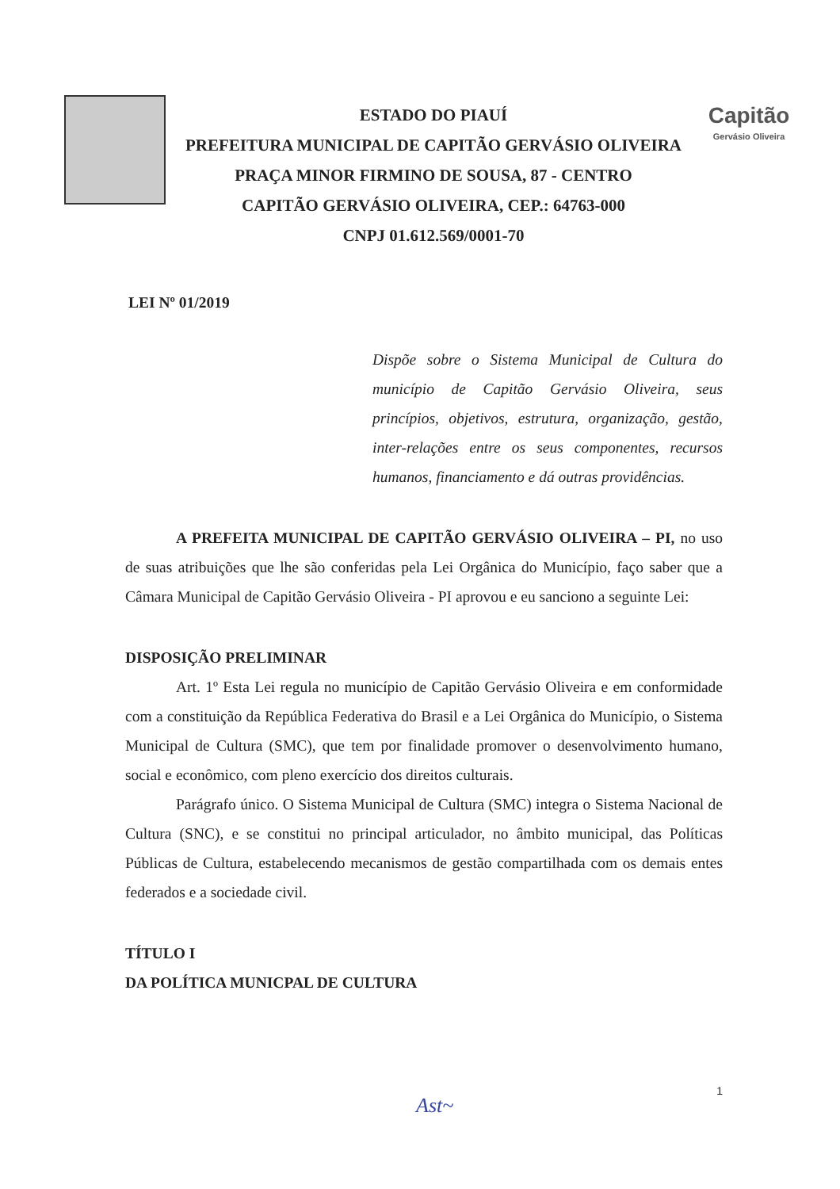ESTADO DO PIAUÍ
PREFEITURA MUNICIPAL DE CAPITÃO GERVÁSIO OLIVEIRA
PRAÇA MINOR FIRMINO DE SOUSA, 87 - CENTRO
CAPITÃO GERVÁSIO OLIVEIRA, CEP.: 64763-000
CNPJ 01.612.569/0001-70
Capitão
Gervásio Oliveira
LEI Nº 01/2019
Dispõe sobre o Sistema Municipal de Cultura do município de Capitão Gervásio Oliveira, seus princípios, objetivos, estrutura, organização, gestão, inter-relações entre os seus componentes, recursos humanos, financiamento e dá outras providências.
A PREFEITA MUNICIPAL DE CAPITÃO GERVÁSIO OLIVEIRA – PI, no uso de suas atribuições que lhe são conferidas pela Lei Orgânica do Município, faço saber que a Câmara Municipal de Capitão Gervásio Oliveira - PI aprovou e eu sanciono a seguinte Lei:
DISPOSIÇÃO PRELIMINAR
Art. 1º Esta Lei regula no município de Capitão Gervásio Oliveira e em conformidade com a constituição da República Federativa do Brasil e a Lei Orgânica do Município, o Sistema Municipal de Cultura (SMC), que tem por finalidade promover o desenvolvimento humano, social e econômico, com pleno exercício dos direitos culturais.
Parágrafo único. O Sistema Municipal de Cultura (SMC) integra o Sistema Nacional de Cultura (SNC), e se constitui no principal articulador, no âmbito municipal, das Políticas Públicas de Cultura, estabelecendo mecanismos de gestão compartilhada com os demais entes federados e a sociedade civil.
TÍTULO I
DA POLÍTICA MUNICPAL DE CULTURA
Ast~
1